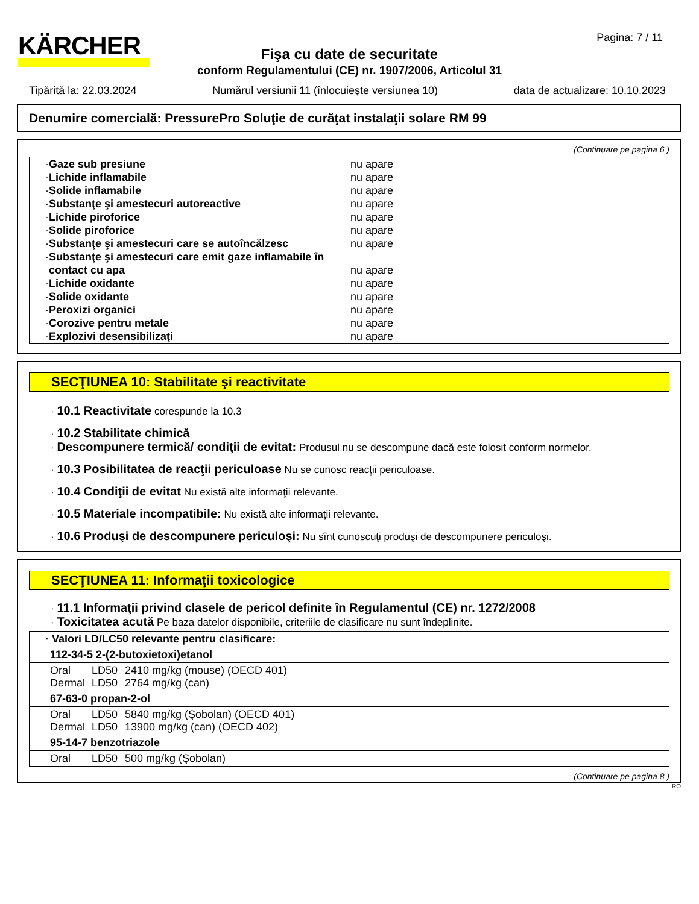KÄRCHER Pagina: 7 / 11
Fişa cu date de securitate
conform Regulamentului (CE) nr. 1907/2006, Articolul 31
Tipărită la: 22.03.2024 Numărul versiunii 11 (înlocuieşte versiunea 10) data de actualizare: 10.10.2023
Denumire comercială: PressurePro Soluţie de curăţat instalaţii solare RM 99
(Continuare pe pagina 6 )
· Gaze sub presiune nu apare
· Lichide inflamabile nu apare
· Solide inflamabile nu apare
· Substanţe şi amestecuri autoreactive nu apare
· Lichide piroforice nu apare
· Solide piroforice nu apare
· Substanţe şi amestecuri care se autoîncălzesc nu apare
· Substanţe şi amestecuri care emit gaze inflamabile în contact cu apa nu apare
· Lichide oxidante nu apare
· Solide oxidante nu apare
· Peroxizi organici nu apare
· Corozive pentru metale nu apare
· Explozivi desensibilizaţi nu apare
SECŢIUNEA 10: Stabilitate şi reactivitate
· 10.1 Reactivitate corespunde la 10.3
· 10.2 Stabilitate chimică
· Descompunere termică/ condiţii de evitat: Produsul nu se descompune dacă este folosit conform normelor.
· 10.3 Posibilitatea de reacţii periculoase Nu se cunosc reacţii periculoase.
· 10.4 Condiţii de evitat Nu există alte informaţii relevante.
· 10.5 Materiale incompatibile: Nu există alte informaţii relevante.
· 10.6 Produşi de descompunere periculoşi: Nu sînt cunoscuţi produşi de descompunere periculoşi.
SECŢIUNEA 11: Informaţii toxicologice
· 11.1 Informaţii privind clasele de pericol definite în Regulamentul (CE) nr. 1272/2008
· Toxicitatea acută Pe baza datelor disponibile, criteriile de clasificare nu sunt îndeplinite.
| · Valori LD/LC50 relevante pentru clasificare: | | |
| 112-34-5 2-(2-butoxietoxi)etanol | | |
| Oral Dermal | LD50 LD50 | 2410 mg/kg (mouse) (OECD 401) 2764 mg/kg (can) |
| 67-63-0 propan-2-ol | | |
| Oral Dermal | LD50 LD50 | 5840 mg/kg (Şobolan) (OECD 401) 13900 mg/kg (can) (OECD 402) |
| 95-14-7 benzotriazole | | |
| Oral | LD50 | 500 mg/kg (Şobolan) |
(Continuare pe pagina 8 )
RO